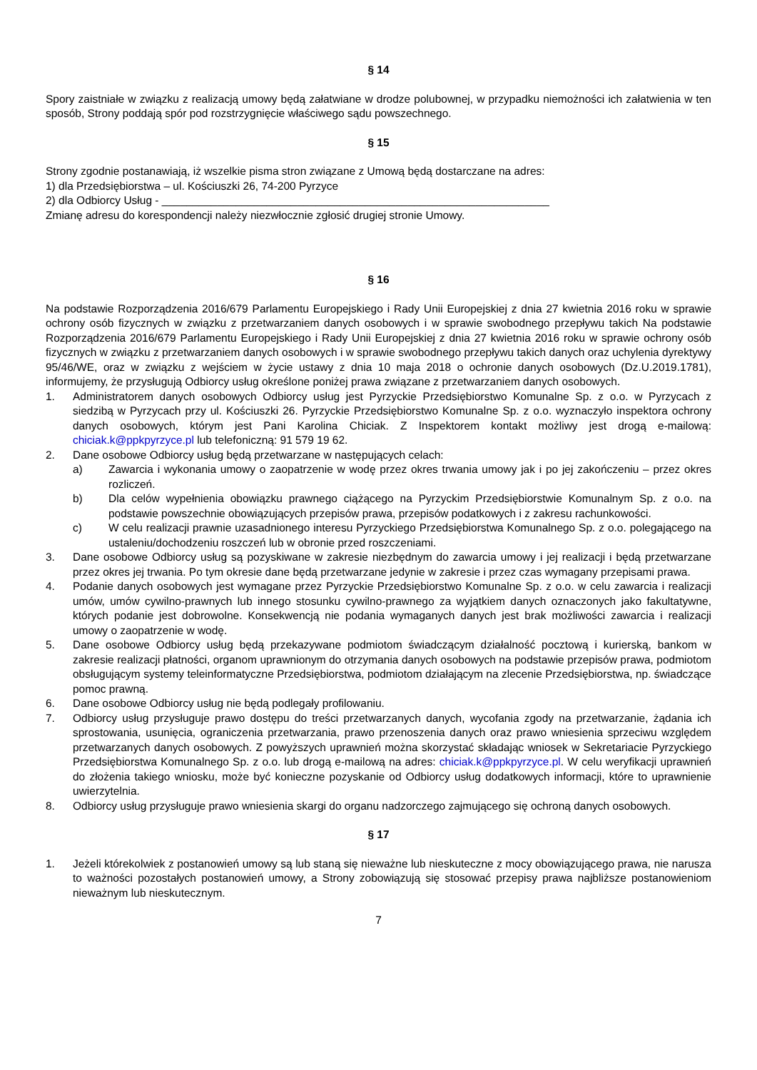§ 14
Spory zaistniałe w związku z realizacją umowy będą załatwiane w drodze polubownej, w przypadku niemożności ich załatwienia w ten sposób, Strony poddają spór pod rozstrzygnięcie właściwego sądu powszechnego.
§ 15
Strony zgodnie postanawiają, iż wszelkie pisma stron związane z Umową będą dostarczane na adres:
1) dla Przedsiębiorstwa – ul. Kościuszki 26, 74-200 Pyrzyce
2) dla Odbiorcy Usług - _______________________________________________________________
Zmianę adresu do korespondencji należy niezwłocznie zgłosić drugiej stronie Umowy.
§ 16
Na podstawie Rozporządzenia 2016/679 Parlamentu Europejskiego i Rady Unii Europejskiej z dnia 27 kwietnia 2016 roku w sprawie ochrony osób fizycznych w związku z przetwarzaniem danych osobowych i w sprawie swobodnego przepływu takich Na podstawie Rozporządzenia 2016/679 Parlamentu Europejskiego i Rady Unii Europejskiej z dnia 27 kwietnia 2016 roku w sprawie ochrony osób fizycznych w związku z przetwarzaniem danych osobowych i w sprawie swobodnego przepływu takich danych oraz uchylenia dyrektywy 95/46/WE, oraz w związku z wejściem w życie ustawy z dnia 10 maja 2018 o ochronie danych osobowych (Dz.U.2019.1781), informujemy, że przysługują Odbiorcy usług określone poniżej prawa związane z przetwarzaniem danych osobowych.
1. Administratorem danych osobowych Odbiorcy usług jest Pyrzyckie Przedsiębiorstwo Komunalne Sp. z o.o. w Pyrzycach z siedzibą w Pyrzycach przy ul. Kościuszki 26. Pyrzyckie Przedsiębiorstwo Komunalne Sp. z o.o. wyznaczyło inspektora ochrony danych osobowych, którym jest Pani Karolina Chiciak. Z Inspektorem kontakt możliwy jest drogą e-mailową: chiciak.k@ppkpyrzyce.pl lub telefoniczną: 91 579 19 62.
2. Dane osobowe Odbiorcy usług będą przetwarzane w następujących celach:
a) Zawarcia i wykonania umowy o zaopatrzenie w wodę przez okres trwania umowy jak i po jej zakończeniu – przez okres rozliczeń.
b) Dla celów wypełnienia obowiązku prawnego ciążącego na Pyrzyckim Przedsiębiorstwie Komunalnym Sp. z o.o. na podstawie powszechnie obowiązujących przepisów prawa, przepisów podatkowych i z zakresu rachunkowości.
c) W celu realizacji prawnie uzasadnionego interesu Pyrzyckiego Przedsiębiorstwa Komunalnego Sp. z o.o. polegającego na ustaleniu/dochodzeniu roszczeń lub w obronie przed roszczeniami.
3. Dane osobowe Odbiorcy usług są pozyskiwane w zakresie niezbędnym do zawarcia umowy i jej realizacji i będą przetwarzane przez okres jej trwania. Po tym okresie dane będą przetwarzane jedynie w zakresie i przez czas wymagany przepisami prawa.
4. Podanie danych osobowych jest wymagane przez Pyrzyckie Przedsiębiorstwo Komunalne Sp. z o.o. w celu zawarcia i realizacji umów, umów cywilno-prawnych lub innego stosunku cywilno-prawnego za wyjątkiem danych oznaczonych jako fakultatywne, których podanie jest dobrowolne. Konsekwencją nie podania wymaganych danych jest brak możliwości zawarcia i realizacji umowy o zaopatrzenie w wodę.
5. Dane osobowe Odbiorcy usług będą przekazywane podmiotom świadczącym działalność pocztową i kurierską, bankom w zakresie realizacji płatności, organom uprawnionym do otrzymania danych osobowych na podstawie przepisów prawa, podmiotom obsługującym systemy teleinformatyczne Przedsiębiorstwa, podmiotom działającym na zlecenie Przedsiębiorstwa, np. świadczące pomoc prawną.
6. Dane osobowe Odbiorcy usług nie będą podlegały profilowaniu.
7. Odbiorcy usług przysługuje prawo dostępu do treści przetwarzanych danych, wycofania zgody na przetwarzanie, żądania ich sprostowania, usunięcia, ograniczenia przetwarzania, prawo przenoszenia danych oraz prawo wniesienia sprzeciwu względem przetwarzanych danych osobowych. Z powyższych uprawnień można skorzystać składając wniosek w Sekretariacie Pyrzyckiego Przedsiębiorstwa Komunalnego Sp. z o.o. lub drogą e-mailową na adres: chiciak.k@ppkpyrzyce.pl. W celu weryfikacji uprawnień do złożenia takiego wniosku, może być konieczne pozyskanie od Odbiorcy usług dodatkowych informacji, które to uprawnienie uwierzytelnia.
8. Odbiorcy usług przysługuje prawo wniesienia skargi do organu nadzorczego zajmującego się ochroną danych osobowych.
§ 17
1. Jeżeli którekolwiek z postanowień umowy są lub staną się nieważne lub nieskuteczne z mocy obowiązującego prawa, nie narusza to ważności pozostałych postanowień umowy, a Strony zobowiązują się stosować przepisy prawa najbliższe postanowieniom nieważnym lub nieskutecznym.
7